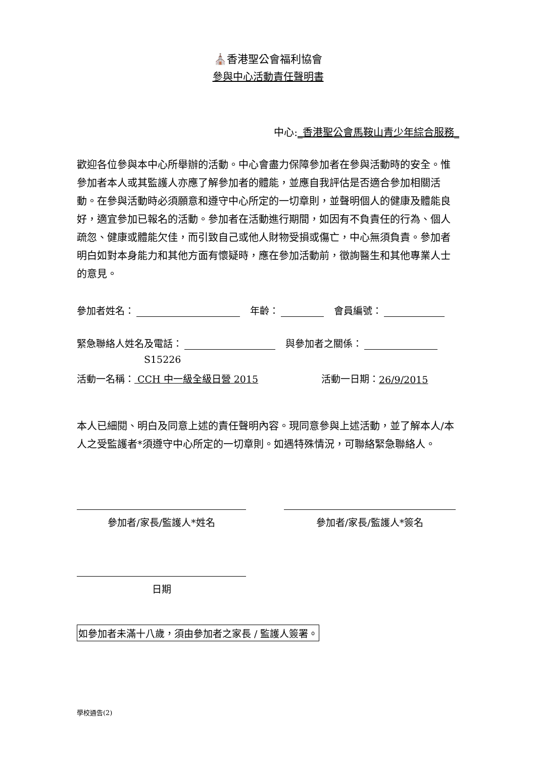⛪香港聖公會福利協會
參與中心活動責任聲明書
中心:_香港聖公會馬鞍山青少年綜合服務_
歡迎各位參與本中心所舉辦的活動。中心會盡力保障參加者在參與活動時的安全。惟參加者本人或其監護人亦應了解參加者的體能，並應自我評估是否適合參加相關活動。在參與活動時必須願意和遵守中心所定的一切章則，並聲明個人的健康及體能良好，適宜參加已報名的活動。參加者在活動進行期間，如因有不負責任的行為、個人疏忽、健康或體能欠佳，而引致自己或他人財物受損或傷亡，中心無須負責。參加者明白如對本身能力和其他方面有懷疑時，應在參加活動前，徵詢醫生和其他專業人士的意見。
參加者姓名： 年齡： 會員編號：
緊急聯絡人姓名及電話： 與參加者之關係：
S15226
活動一名稱： CCH 中一級全級日營 2015 活動一日期： 26/9/2015
本人已細閱、明白及同意上述的責任聲明內容。現同意參與上述活動，並了解本人/本人之受監護者*須遵守中心所定的一切章則。如遇特殊情況，可聯絡緊急聯絡人。
參加者/家長/監護人*姓名 參加者/家長/監護人*簽名
日期
如參加者未滿十八歲，須由參加者之家長 / 監護人簽署。
學校通告(2)